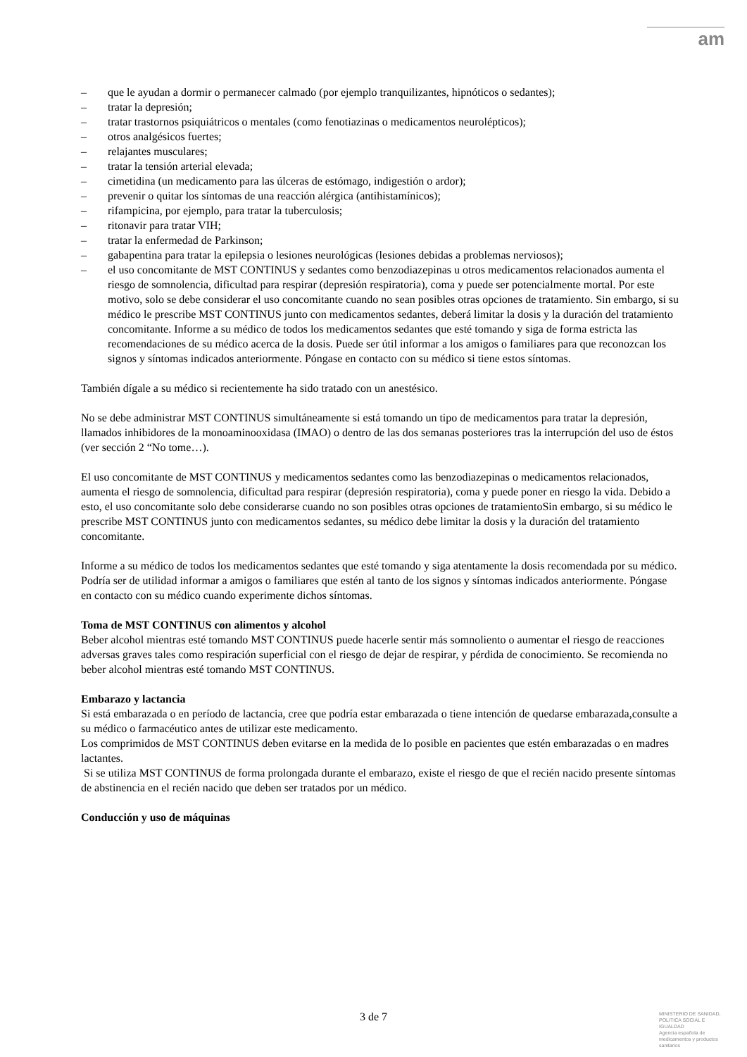am
– que le ayudan a dormir o permanecer calmado (por ejemplo tranquilizantes, hipnóticos o sedantes);
– tratar la depresión;
– tratar trastornos psiquiátricos o mentales (como fenotiazinas o medicamentos neurolépticos);
– otros analgésicos fuertes;
– relajantes musculares;
– tratar la tensión arterial elevada;
– cimetidina (un medicamento para las úlceras de estómago, indigestión o ardor);
– prevenir o quitar los síntomas de una reacción alérgica (antihistamínicos);
– rifampicina, por ejemplo, para tratar la tuberculosis;
– ritonavir para tratar VIH;
– tratar la enfermedad de Parkinson;
– gabapentina para tratar la epilepsia o lesiones neurológicas (lesiones debidas a problemas nerviosos);
– el uso concomitante de MST CONTINUS y sedantes como benzodiazepinas u otros medicamentos relacionados aumenta el riesgo de somnolencia, dificultad para respirar (depresión respiratoria), coma y puede ser potencialmente mortal. Por este motivo, solo se debe considerar el uso concomitante cuando no sean posibles otras opciones de tratamiento. Sin embargo, si su médico le prescribe MST CONTINUS junto con medicamentos sedantes, deberá limitar la dosis y la duración del tratamiento concomitante. Informe a su médico de todos los medicamentos sedantes que esté tomando y siga de forma estricta las recomendaciones de su médico acerca de la dosis. Puede ser útil informar a los amigos o familiares para que reconozcan los signos y síntomas indicados anteriormente. Póngase en contacto con su médico si tiene estos síntomas.
También dígale a su médico si recientemente ha sido tratado con un anestésico.
No se debe administrar MST CONTINUS simultáneamente si está tomando un tipo de medicamentos para tratar la depresión, llamados inhibidores de la monoaminooxidasa (IMAO) o dentro de las dos semanas posteriores tras la interrupción del uso de éstos (ver sección 2 “No tome…).
El uso concomitante de MST CONTINUS y medicamentos sedantes como las benzodiazepinas o medicamentos relacionados, aumenta el riesgo de somnolencia, dificultad para respirar (depresión respiratoria), coma y puede poner en riesgo la vida. Debido a esto, el uso concomitante solo debe considerarse cuando no son posibles otras opciones de tratamientoSin embargo, si su médico le prescribe MST CONTINUS junto con medicamentos sedantes, su médico debe limitar la dosis y la duración del tratamiento concomitante.
Informe a su médico de todos los medicamentos sedantes que esté tomando y siga atentamente la dosis recomendada por su médico.
Podría ser de utilidad informar a amigos o familiares que estén al tanto de los signos y síntomas indicados anteriormente. Póngase en contacto con su médico cuando experimente dichos síntomas.
Toma de MST CONTINUS con alimentos y alcohol
Beber alcohol mientras esté tomando MST CONTINUS puede hacerle sentir más somnoliento o aumentar el riesgo de reacciones adversas graves tales como respiración superficial con el riesgo de dejar de respirar, y pérdida de conocimiento. Se recomienda no beber alcohol mientras esté tomando MST CONTINUS.
Embarazo y lactancia
Si está embarazada o en período de lactancia, cree que podría estar embarazada o tiene intención de quedarse embarazada,consulte a su médico o farmacéutico antes de utilizar este medicamento.
Los comprimidos de MST CONTINUS deben evitarse en la medida de lo posible en pacientes que estén embarazadas o en madres lactantes.
Si se utiliza MST CONTINUS de forma prolongada durante el embarazo, existe el riesgo de que el recién nacido presente síntomas de abstinencia en el recién nacido que deben ser tratados por un médico.
Conducción y uso de máquinas
3 de 7
MINISTERIO DE SANIDAD, POLITICA SOCIAL E IGUALDAD
Agencia española de medicamentos y productos sanitarios